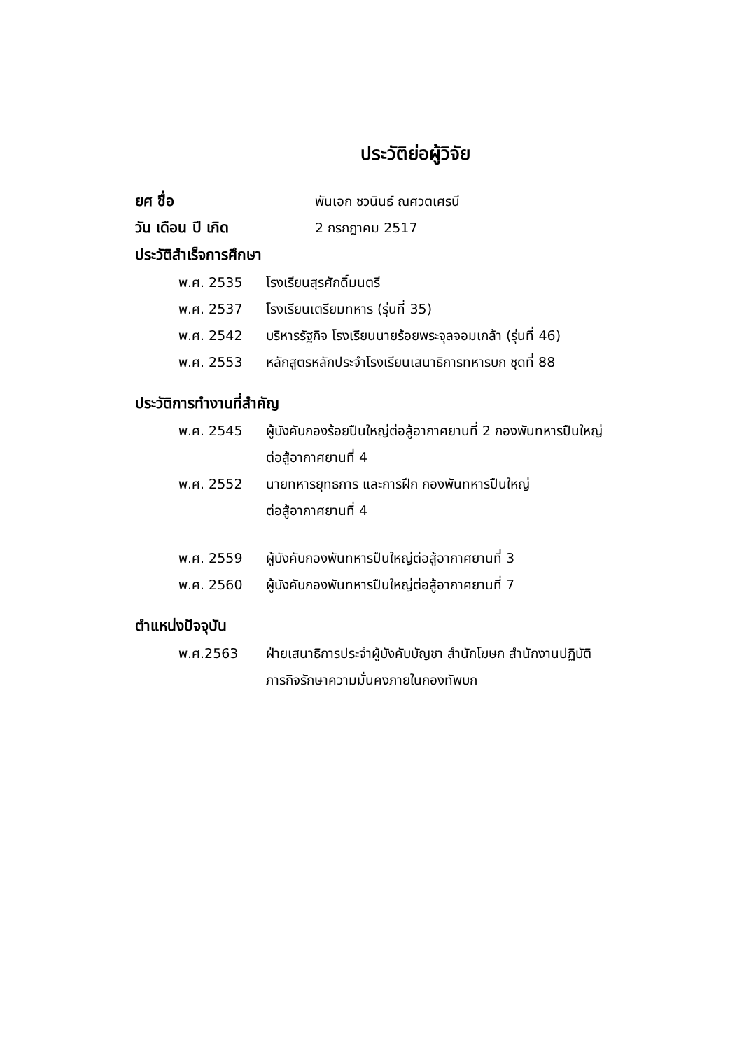ประวัติย่อผู้วิจัย
ยศ ชื่อ พันเอก ชวนินธ์ ณศวตเศรนี
วัน เดือน ปี เกิด 2 กรกฎาคม 2517
ประวัติสำเร็จการศึกษา
พ.ศ. 2535 โรงเรียนสุรศักดิ์มนตรี
พ.ศ. 2537 โรงเรียนเตรียมทหาร (รุ่นที่ 35)
พ.ศ. 2542 บริหารรัฐกิจ โรงเรียนนายร้อยพระจุลจอมเกล้า (รุ่นที่ 46)
พ.ศ. 2553 หลักสูตรหลักประจำโรงเรียนเสนาธิการทหารบก ชุดที่ 88
ประวัติการทำงานที่สำคัญ
พ.ศ. 2545 ผู้บังคับกองร้อยปืนใหญ่ต่อสู้อากาศยานที่ 2 กองพันทหารปืนใหญ่
ต่อสู้อากาศยานที่ 4
พ.ศ. 2552 นายทหารยุทธการ และการฝึก กองพันทหารปืนใหญ่
ต่อสู้อากาศยานที่ 4
พ.ศ. 2559 ผู้บังคับกองพันทหารปืนใหญ่ต่อสู้อากาศยานที่ 3
พ.ศ. 2560 ผู้บังคับกองพันทหารปืนใหญ่ต่อสู้อากาศยานที่ 7
ตำแหน่งปัจจุบัน
พ.ศ.2563 ฝ่ายเสนาธิการประจำผู้บังคับบัญชา สำนักโฆษก สำนักงานปฏิบัติ
ภารกิจรักษาความมั่นคงภายในกองทัพบก